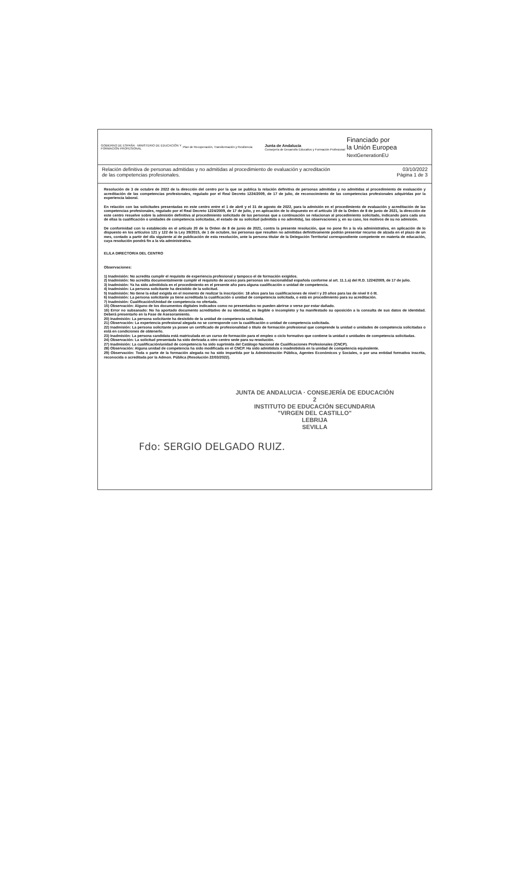GOBIERNO DE ESPAÑA · MINISTERIO DE EDUCACIÓN Y FORMACIÓN PROFESIONAL
Plan de Recuperación, Transformación y Resiliencia
Junta de Andalucía
Consejería de Desarrollo Educativo y Formación Profesional
Financiado por
la Unión Europea
NextGenerationEU
Relación definitiva de personas admitidas y no admitidas al procedimiento de evaluación y acreditación
de las competencias profesionales.
03/10/2022
Página 1 de 3
Resolución de 3 de octubre de 2022 de la dirección del centro por la que se publica la relación definitiva de personas admitidas y no admitidas al procedimiento de evaluación y acreditación de las competencias profesionales, regulado por el Real Decreto 1224/2009, de 17 de julio, de reconocimiento de las competencias profesionales adquiridas por la experiencia laboral.
En relación con las solicitudes presentadas en este centro entre el 1 de abril y el 31 de agosto de 2022, para la admisión en el procedimiento de evaluación y acreditación de las competencias profesionales, regulado por el Real Decreto 1224/2009, de 17 de julio, y en aplicación de lo dispuesto en el artículo 19 de la Orden de 8 de junio de 2021, la dirección de este centro resuelve sobre la admisión definitiva al procedimiento solicitado de las personas que a continuación se relacionan al procedimiento solicitado, indicando para cada una de ellas la cualificación o unidades de competencia solicitadas, el estado de su solicitud (admitida o no admitida), las observaciones y, en su caso, los motivos de su no admisión.
De conformidad con lo establecido en el artículo 20 de la Orden de 8 de junio de 2021, contra la presente resolución, que no pone fin a la vía administrativa, en aplicación de lo dispuesto en los artículos 121 y 122 de la Ley 39/2015, de 1 de octubre, las personas que resulten no admitidas definitivamente podrán presentar recurso de alzada en el plazo de un mes, contado a partir del día siguiente al de publicación de esta resolución, ante la persona titular de la Delegación Territorial correspondiente competente en materia de educación, cuya resolución pondrá fin a la vía administrativa.
EL/LA DIRECTOR/A DEL CENTRO
Observaciones:
1) Inadmisión: No acredita cumplir el requisito de experiencia profesional y tampoco el de formación exigidos.
2) Inadmisión: No acredita documentalmente cumplir el requisito de acceso para personas sin nacionalidad española conforme al art. 11.1.a) del R.D. 1224/2009, de 17 de julio.
3) Inadmisión: Ya ha sido admitido/a en el procedimiento en el presente año para alguna cualificación o unidad de competencia.
4) Inadmisión: La persona solicitante ha desistido de la solicitud.
5) Inadmisión: No tiene la edad exigida en el momento de realizar la inscripción: 18 años para las cualificaciones de nivel I y 20 años para las de nivel II ó III.
6) Inadmisión: La persona solicitante ya tiene acreditada la cualificación o unidad de competencia solicitada, o está en procedimiento para su acreditación.
7) Inadmisión: Cualificación/Unidad de competencia no ofertada.
15) Observación: Alguno de los documentos digitales indicados como no presentados no pueden abrirse o verse por estar dañado.
16) Error no subsanado: No ha aportado documento acreditativo de su identidad, es ilegible o incompleto y ha manifestado su oposición a la consulta de sus datos de identidad. Deberá presentarlo en la Fase de Asesoramiento.
20) Inadmisión: La persona solicitante ha desistido de la unidad de competencia solicitada.
21) Observación: La experiencia profesional alegada no se corresponde con la cualificación o unidad de competencia solicitada.
22) Inadmisión: La persona solicitante ya posee un certificado de profesionalidad o título de formación profesional que comprende la unidad o unidades de competencia solicitadas o está en condiciones de obtenerlo.
23) Inadmisión: La persona candidata está matriculada en un curso de formación para el empleo o ciclo formativo que contiene la unidad o unidades de competencia solicitadas.
24) Observación: La solicitud presentada ha sido derivada a otro centro sede para su resolución.
27) Inadmisión: La cualificación/unidad de competencia ha sido suprimida del Catálogo Nacional de Cualificaciones Profesionales (CNCP).
28) Observación: Alguna unidad de competencia ha sido modificada en el CNCP. Ha sido admitido/a o inadmitido/a en la unidad de competencia equivalente.
29) Observación: Toda o parte de la formación alegada no ha sido impartida por la Administración Pública, Agentes Económicos y Sociales, o por una entidad formativa inscrita, reconocida o acreditada por la Admon. Pública (Resolución 22/03/2022).
JUNTA DE ANDALUCIA · CONSEJERÍA DE EDUCACIÓN
2
INSTITUTO DE EDUCACIÓN SECUNDARIA
"VIRGEN DEL CASTILLO"
LEBRIJA
SEVILLA
Fdo: SERGIO DELGADO RUIZ.